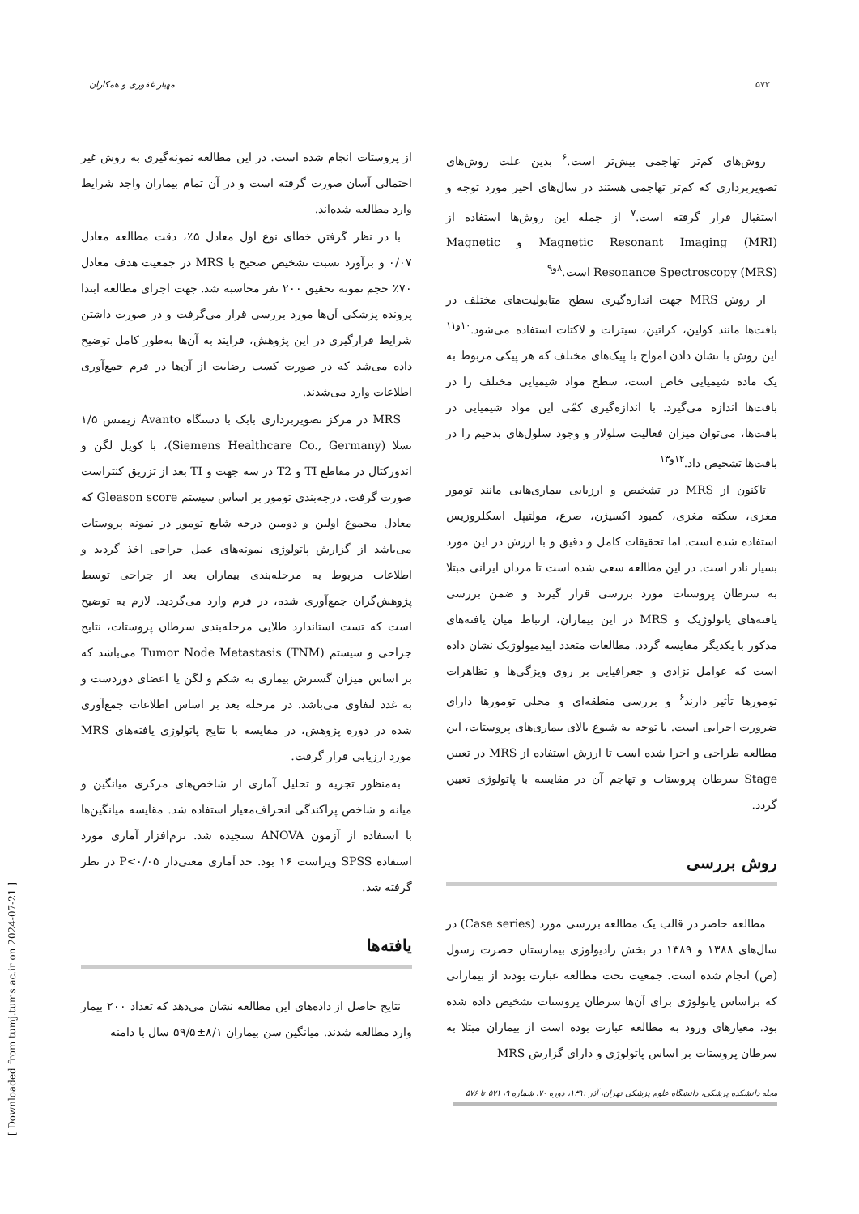۵۷۲ مهیار غفوری و همکاران
روش‌های کم‌تر تهاجمی بیش‌تر است.<sup>۶</sup> بدین علت روش‌های تصویربرداری که کم‌تر تهاجمی هستند در سال‌های اخیر مورد توجه و استقبال قرار گرفته است.<sup>۷</sup> از جمله این روش‌ها استفاده از Magnetic Resonant Imaging (MRI) و Magnetic Resonance Spectroscopy (MRS) است.<sup>۸و۹</sup>
از روش MRS جهت اندازه‌گیری سطح متابولیت‌های مختلف در بافت‌ها مانند کولین، کراتین، سیترات و لاکتات استفاده می‌شود.<sup>۱۰و۱۱</sup> این روش با نشان دادن امواج با پیک‌های مختلف که هر پیکی مربوط به یک ماده شیمیایی خاص است، سطح مواد شیمیایی مختلف را در بافت‌ها اندازه می‌گیرد. با اندازه‌گیری کمّی این مواد شیمیایی در بافت‌ها، می‌توان میزان فعالیت سلولار و وجود سلول‌های بدخیم را در بافت‌ها تشخیص داد.<sup>۱۲و۱۳</sup>
تاکنون از MRS در تشخیص و ارزیابی بیماری‌هایی مانند تومور مغزی، سکته مغزی، کمبود اکسیژن، صرع، مولتیپل اسکلروزیس استفاده شده است. اما تحقیقات کامل و دقیق و با ارزش در این مورد بسیار نادر است. در این مطالعه سعی شده است تا مردان ایرانی مبتلا به سرطان پروستات مورد بررسی قرار گیرند و ضمن بررسی یافته‌های پاتولوژیک و MRS در این بیماران، ارتباط میان یافته‌های مذکور با یکدیگر مقایسه گردد. مطالعات متعدد اپیدمیولوژیک نشان داده است که عوامل نژادی و جغرافیایی بر روی ویژگی‌ها و تظاهرات تومورها تأثیر دارند<sup>۶</sup> و بررسی منطقه‌ای و محلی تومورها دارای ضرورت اجرایی است. با توجه به شیوع بالای بیماری‌های پروستات، این مطالعه طراحی و اجرا شده است تا ارزش استفاده از MRS در تعیین Stage سرطان پروستات و تهاجم آن در مقایسه با پاتولوژی تعیین گردد.
روش بررسی
مطالعه حاضر در قالب یک مطالعه بررسی مورد (Case series) در سال‌های ۱۳۸۸ و ۱۳۸۹ در بخش رادیولوژی بیمارستان حضرت رسول (ص) انجام شده است. جمعیت تحت مطالعه عبارت بودند از بیمارانی که براساس پاتولوژی برای آن‌ها سرطان پروستات تشخیص داده شده بود. معیارهای ورود به مطالعه عبارت بوده است از بیماران مبتلا به سرطان پروستات بر اساس پاتولوژی و دارای گزارش MRS
از پروستات انجام شده است. در این مطالعه نمونه‌گیری به روش غیر احتمالی آسان صورت گرفته است و در آن تمام بیماران واجد شرایط وارد مطالعه شده‌اند.
با در نظر گرفتن خطای نوع اول معادل ۵٪، دقت مطالعه معادل ۰/۰۷ و برآورد نسبت تشخیص صحیح با MRS در جمعیت هدف معادل ۷۰٪ حجم نمونه تحقیق ۲۰۰ نفر محاسبه شد. جهت اجرای مطالعه ابتدا پرونده پزشکی آن‌ها مورد بررسی قرار می‌گرفت و در صورت داشتن شرایط قرارگیری در این پژوهش، فرایند به آن‌ها به‌طور کامل توضیح داده می‌شد که در صورت کسب رضایت از آن‌ها در فرم جمع‌آوری اطلاعات وارد می‌شدند.
MRS در مرکز تصویربرداری بابک با دستگاه Avanto زیمنس ۱/۵ تسلا (Siemens Healthcare Co., Germany)، با کویل لگن و اندورکتال در مقاطع TI و T2 در سه جهت و TI بعد از تزریق کنتراست صورت گرفت. درجه‌بندی تومور بر اساس سیستم Gleason score که معادل مجموع اولین و دومین درجه شایع تومور در نمونه پروستات می‌باشد از گزارش پاتولوژی نمونه‌های عمل جراحی اخذ گردید و اطلاعات مربوط به مرحله‌بندی بیماران بعد از جراحی توسط پژوهش‌گران جمع‌آوری شده، در فرم وارد می‌گردید. لازم به توضیح است که تست استاندارد طلایی مرحله‌بندی سرطان پروستات، نتایج جراحی و سیستم Tumor Node Metastasis (TNM) می‌باشد که بر اساس میزان گسترش بیماری به شکم و لگن یا اعضای دوردست و به غدد لنفاوی می‌باشد. در مرحله بعد بر اساس اطلاعات جمع‌آوری شده در دوره پژوهش، در مقایسه با نتایج پاتولوژی یافته‌های MRS مورد ارزیابی قرار گرفت.
به‌منظور تجزیه و تحلیل آماری از شاخص‌های مرکزی میانگین و میانه و شاخص پراکندگی انحراف‌معیار استفاده شد. مقایسه میانگین‌ها با استفاده از آزمون ANOVA سنجیده شد. نرم‌افزار آماری مورد استفاده SPSS ویراست ۱۶ بود. حد آماری معنی‌دار P<۰/۰۵ در نظر گرفته شد.
یافته‌ها
نتایج حاصل از داده‌های این مطالعه نشان می‌دهد که تعداد ۲۰۰ بیمار وارد مطالعه شدند. میانگین سن بیماران ۸/۱±۵۹/۵ سال با دامنه
مجله دانشکده پزشکی، دانشگاه علوم پزشکی تهران، آذر ۱۳۹۱، دوره ۷۰، شماره ۹، ۵۷۱ تا ۵۷۶
[ Downloaded from tumj.tums.ac.ir on 2024-07-21 ]